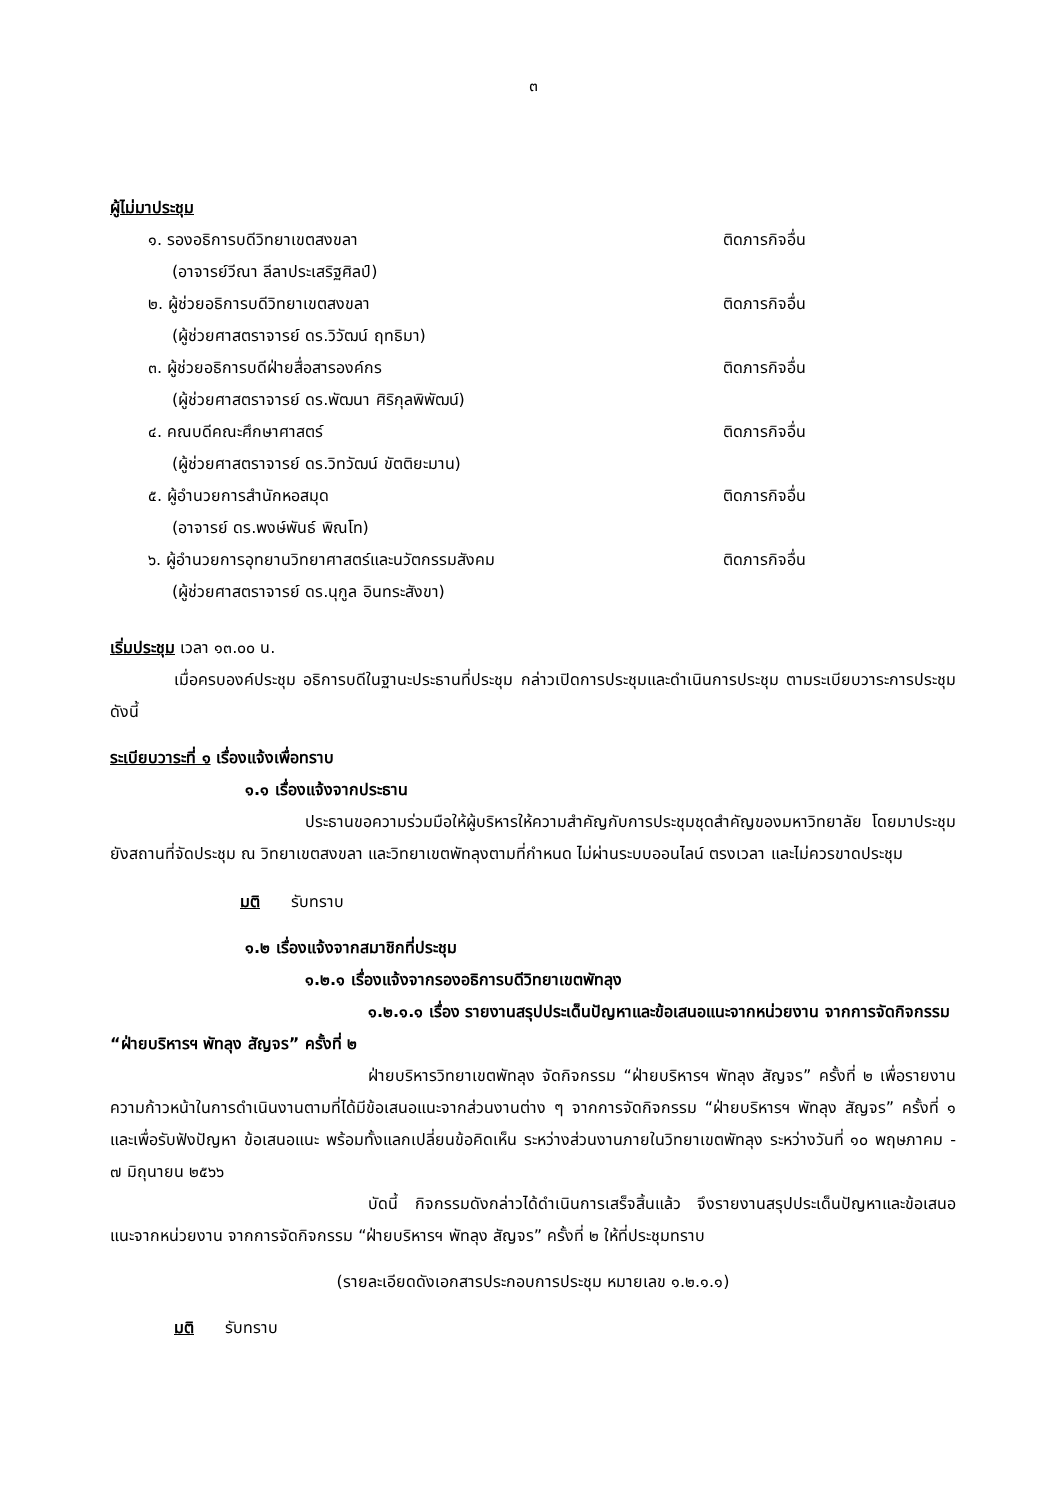๓
ผู้ไม่มาประชุม
๑. รองอธิการบดีวิทยาเขตสงขลา ติดภารกิจอื่น
(อาจารย์วีณา ลีลาประเสริฐศิลป์)
๒. ผู้ช่วยอธิการบดีวิทยาเขตสงขลา ติดภารกิจอื่น
(ผู้ช่วยศาสตราจารย์ ดร.วิวัฒน์ ฤทธิมา)
๓. ผู้ช่วยอธิการบดีฝ่ายสื่อสารองค์กร ติดภารกิจอื่น
(ผู้ช่วยศาสตราจารย์ ดร.พัฒนา ศิริกุลพิพัฒน์)
๔. คณบดีคณะศึกษาศาสตร์ ติดภารกิจอื่น
(ผู้ช่วยศาสตราจารย์ ดร.วิทวัฒน์ ขัตติยะมาน)
๕. ผู้อำนวยการสำนักหอสมุด ติดภารกิจอื่น
(อาจารย์ ดร.พงษ์พันธ์ พิณโท)
๖. ผู้อำนวยการอุทยานวิทยาศาสตร์และนวัตกรรมสังคม ติดภารกิจอื่น
(ผู้ช่วยศาสตราจารย์ ดร.นุกูล อินทระสังขา)
เริ่มประชุม เวลา ๑๓.๐๐ น.
เมื่อครบองค์ประชุม อธิการบดีในฐานะประธานที่ประชุม กล่าวเปิดการประชุมและดำเนินการประชุม ตามระเบียบวาระการประชุม ดังนี้
ระเบียบวาระที่ ๑ เรื่องแจ้งเพื่อทราบ
๑.๑ เรื่องแจ้งจากประธาน
ประธานขอความร่วมมือให้ผู้บริหารให้ความสำคัญกับการประชุมชุดสำคัญของมหาวิทยาลัย โดยมาประชุมยังสถานที่จัดประชุม ณ วิทยาเขตสงขลา และวิทยาเขตพัทลุงตามที่กำหนด ไม่ผ่านระบบออนไลน์ ตรงเวลา และไม่ควรขาดประชุม
มติ รับทราบ
๑.๒ เรื่องแจ้งจากสมาชิกที่ประชุม
๑.๒.๑ เรื่องแจ้งจากรองอธิการบดีวิทยาเขตพัทลุง
๑.๒.๑.๑ เรื่อง รายงานสรุปประเด็นปัญหาและข้อเสนอแนะจากหน่วยงาน จากการจัดกิจกรรม “ฝ่ายบริหารฯ พัทลุง สัญจร” ครั้งที่ ๒
ฝ่ายบริหารวิทยาเขตพัทลุง จัดกิจกรรม “ฝ่ายบริหารฯ พัทลุง สัญจร” ครั้งที่ ๒ เพื่อรายงานความก้าวหน้าในการดำเนินงานตามที่ได้มีข้อเสนอแนะจากส่วนงานต่าง ๆ จากการจัดกิจกรรม “ฝ่ายบริหารฯ พัทลุง สัญจร” ครั้งที่ ๑ และเพื่อรับฟังปัญหา ข้อเสนอแนะ พร้อมทั้งแลกเปลี่ยนข้อคิดเห็น ระหว่างส่วนงานภายในวิทยาเขตพัทลุง ระหว่างวันที่ ๑๐ พฤษภาคม - ๗ มิถุนายน ๒๕๖๖
บัดนี้ กิจกรรมดังกล่าวได้ดำเนินการเสร็จสิ้นแล้ว จึงรายงานสรุปประเด็นปัญหาและข้อเสนอแนะจากหน่วยงาน จากการจัดกิจกรรม “ฝ่ายบริหารฯ พัทลุง สัญจร” ครั้งที่ ๒ ให้ที่ประชุมทราบ
(รายละเอียดดังเอกสารประกอบการประชุม หมายเลข ๑.๒.๑.๑)
มติ รับทราบ